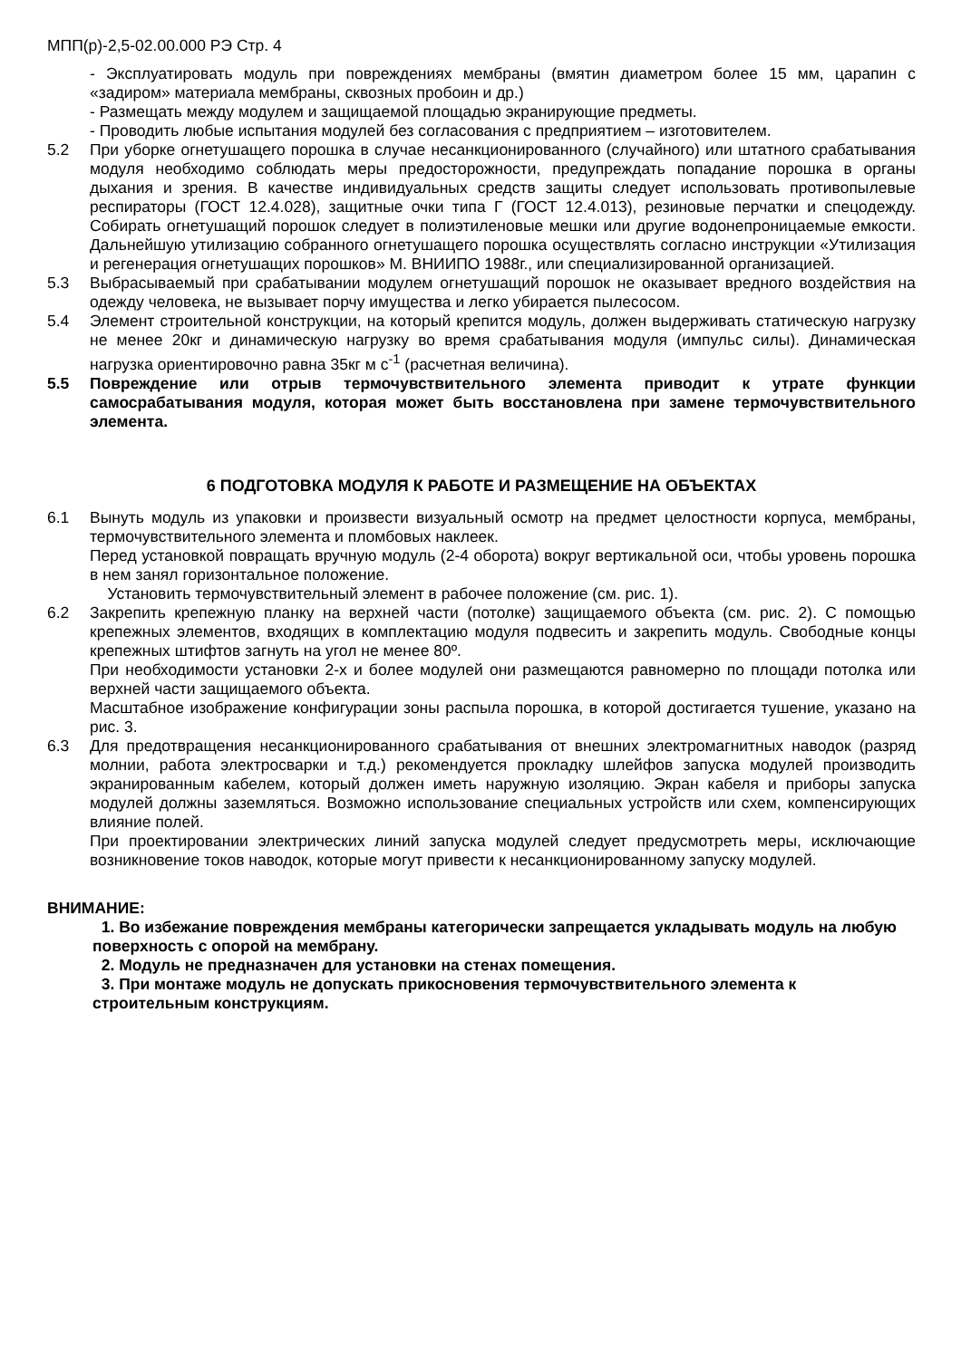МПП(р)-2,5-02.00.000 РЭ Стр. 4
- Эксплуатировать модуль при повреждениях мембраны (вмятин диаметром более 15 мм, царапин с «задиром» материала мембраны, сквозных пробоин и др.)
- Размещать между модулем и защищаемой площадью экранирующие предметы.
- Проводить любые испытания модулей без согласования с предприятием – изготовителем.
5.2 При уборке огнетушащего порошка в случае несанкционированного (случайного) или штатного срабатывания модуля необходимо соблюдать меры предосторожности, предупреждать попадание порошка в органы дыхания и зрения. В качестве индивидуальных средств защиты следует использовать противопылевые респираторы (ГОСТ 12.4.028), защитные очки типа Г (ГОСТ 12.4.013), резиновые перчатки и спецодежду. Собирать огнетушащий порошок следует в полиэтиленовые мешки или другие водонепроницаемые емкости. Дальнейшую утилизацию собранного огнетушащего порошка осуществлять согласно инструкции «Утилизация и регенерация огнетушащих порошков» М. ВНИИПО 1988г., или специализированной организацией.
5.3 Выбрасываемый при срабатывании модулем огнетушащий порошок не оказывает вредного воздействия на одежду человека, не вызывает порчу имущества и легко убирается пылесосом.
5.4 Элемент строительной конструкции, на который крепится модуль, должен выдерживать статическую нагрузку не менее 20кг и динамическую нагрузку во время срабатывания модуля (импульс силы). Динамическая нагрузка ориентировочно равна 35кг м с<sup>-1</sup> (расчетная величина).
5.5 Повреждение или отрыв термочувствительного элемента приводит к утрате функции самосрабатывания модуля, которая может быть восстановлена при замене термочувствительного элемента.
6 ПОДГОТОВКА МОДУЛЯ К РАБОТЕ И РАЗМЕЩЕНИЕ НА ОБЪЕКТАХ
6.1 Вынуть модуль из упаковки и произвести визуальный осмотр на предмет целостности корпуса, мембраны, термочувствительного элемента и пломбовых наклеек.
Перед установкой повращать вручную модуль (2-4 оборота) вокруг вертикальной оси, чтобы уровень порошка в нем занял горизонтальное положение.
Установить термочувствительный элемент в рабочее положение (см. рис. 1).
6.2 Закрепить крепежную планку на верхней части (потолке) защищаемого объекта (см. рис. 2). С помощью крепежных элементов, входящих в комплектацию модуля подвесить и закрепить модуль. Свободные концы крепежных штифтов загнуть на угол не менее 80º.
При необходимости установки 2-х и более модулей они размещаются равномерно по площади потолка или верхней части защищаемого объекта.
Масштабное изображение конфигурации зоны распыла порошка, в которой достигается тушение, указано на рис. 3.
6.3 Для предотвращения несанкционированного срабатывания от внешних электромагнитных наводок (разряд молнии, работа электросварки и т.д.) рекомендуется прокладку шлейфов запуска модулей производить экранированным кабелем, который должен иметь наружную изоляцию. Экран кабеля и приборы запуска модулей должны заземляться. Возможно использование специальных устройств или схем, компенсирующих влияние полей.
При проектировании электрических линий запуска модулей следует предусмотреть меры, исключающие возникновение токов наводок, которые могут привести к несанкционированному запуску модулей.
ВНИМАНИЕ:
1. Во избежание повреждения мембраны категорически запрещается укладывать модуль на любую поверхность с опорой на мембрану.
2. Модуль не предназначен для установки на стенах помещения.
3. При монтаже модуль не допускать прикосновения термочувствительного элемента к строительным конструкциям.